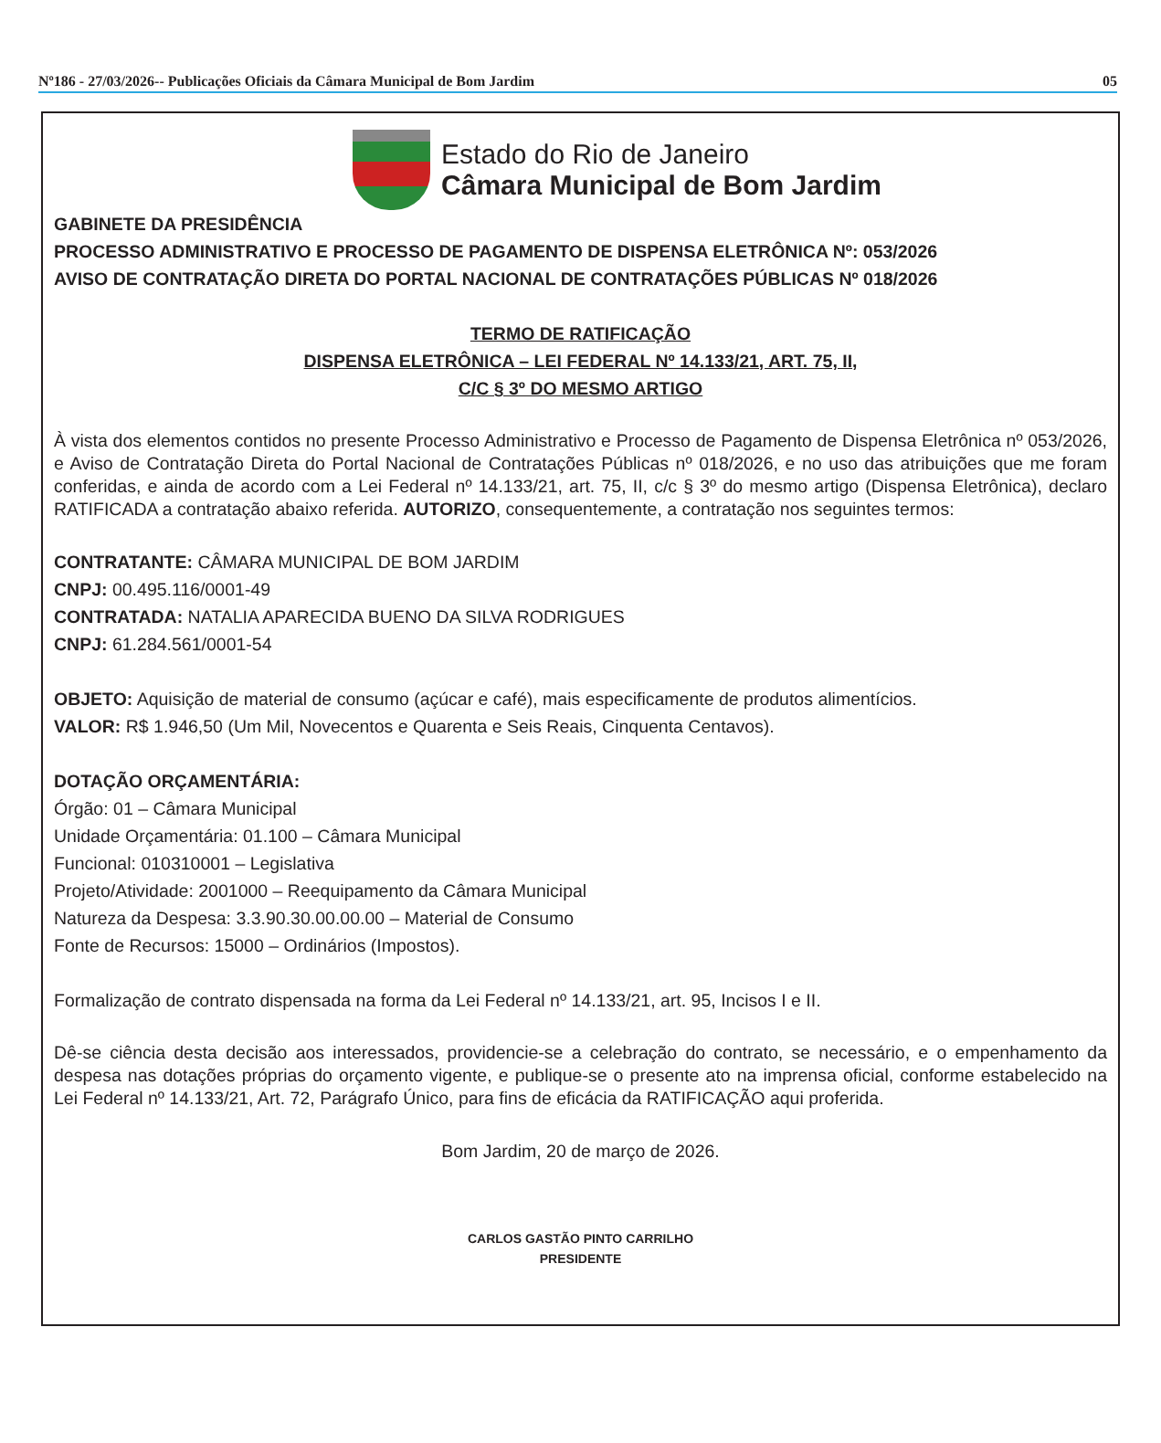Nº186 - 27/03/2026-- Publicações Oficiais da Câmara Municipal de Bom Jardim 05
Estado do Rio de Janeiro
Câmara Municipal de Bom Jardim
GABINETE DA PRESIDÊNCIA
PROCESSO ADMINISTRATIVO E PROCESSO DE PAGAMENTO DE DISPENSA ELETRÔNICA Nº: 053/2026
AVISO DE CONTRATAÇÃO DIRETA DO PORTAL NACIONAL DE CONTRATAÇÕES PÚBLICAS Nº 018/2026
TERMO DE RATIFICAÇÃO
DISPENSA ELETRÔNICA – LEI FEDERAL Nº 14.133/21, ART. 75, II,
C/C § 3º DO MESMO ARTIGO
À vista dos elementos contidos no presente Processo Administrativo e Processo de Pagamento de Dispensa Eletrônica nº 053/2026, e Aviso de Contratação Direta do Portal Nacional de Contratações Públicas nº 018/2026, e no uso das atribuições que me foram conferidas, e ainda de acordo com a Lei Federal nº 14.133/21, art. 75, II, c/c § 3º do mesmo artigo (Dispensa Eletrônica), declaro RATIFICADA a contratação abaixo referida. AUTORIZO, consequentemente, a contratação nos seguintes termos:
CONTRATANTE: CÂMARA MUNICIPAL DE BOM JARDIM
CNPJ: 00.495.116/0001-49
CONTRATADA: NATALIA APARECIDA BUENO DA SILVA RODRIGUES
CNPJ: 61.284.561/0001-54
OBJETO: Aquisição de material de consumo (açúcar e café), mais especificamente de produtos alimentícios.
VALOR: R$ 1.946,50 (Um Mil, Novecentos e Quarenta e Seis Reais, Cinquenta Centavos).
DOTAÇÃO ORÇAMENTÁRIA:
Órgão: 01 – Câmara Municipal
Unidade Orçamentária: 01.100 – Câmara Municipal
Funcional: 010310001 – Legislativa
Projeto/Atividade: 2001000 – Reequipamento da Câmara Municipal
Natureza da Despesa: 3.3.90.30.00.00.00 – Material de Consumo
Fonte de Recursos: 15000 – Ordinários (Impostos).
Formalização de contrato dispensada na forma da Lei Federal nº 14.133/21, art. 95, Incisos I e II.
Dê-se ciência desta decisão aos interessados, providencie-se a celebração do contrato, se necessário, e o empenhamento da despesa nas dotações próprias do orçamento vigente, e publique-se o presente ato na imprensa oficial, conforme estabelecido na Lei Federal nº 14.133/21, Art. 72, Parágrafo Único, para fins de eficácia da RATIFICAÇÃO aqui proferida.
Bom Jardim, 20 de março de 2026.
CARLOS GASTÃO PINTO CARRILHO
PRESIDENTE